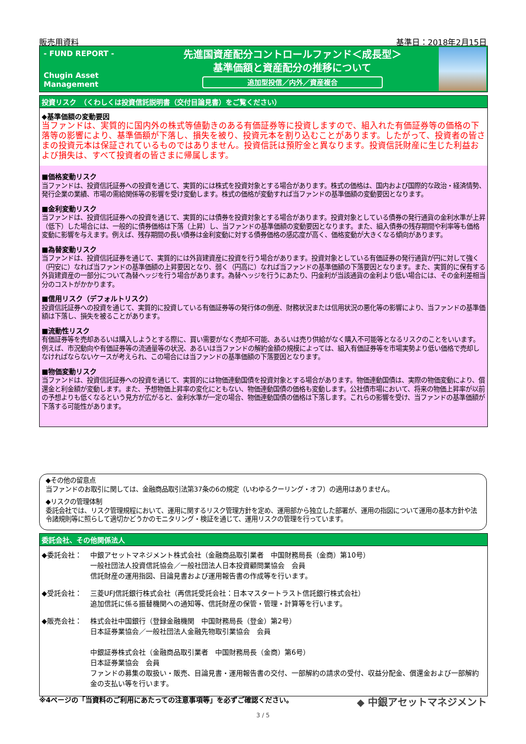販売用資料 基準日：2018年2月15日
- FUND REPORT -
Chugin Asset Management
先進国資産配分コントロールファンド＜成長型＞
基準価額と資産配分の推移について
追加型投信／内外／資産複合
投資リスク　（くわしくは投資信託説明書（交付目論見書）をご覧ください）
◆基準価額の変動要因
当ファンドは、実質的に国内外の株式等値動きのある有価証券等に投資しますので、組入れた有価証券等の価格の下落等の影響により、基準価額が下落し、損失を被り、投資元本を割り込むことがあります。したがって、投資者の皆さまの投資元本は保証されているものではありません。投資信託は預貯金と異なります。投資信託財産に生じた利益および損失は、すべて投資者の皆さまに帰属します。
■価格変動リスク
当ファンドは、投資信託証券への投資を通じて、実質的には株式を投資対象とする場合があります。株式の価格は、国内および国際的な政治・経済情勢、発行企業の業績、市場の需給関係等の影響を受け変動します。株式の価格が変動すれば当ファンドの基準価額の変動要因となります。
■金利変動リスク
当ファンドは、投資信託証券への投資を通じて、実質的には債券を投資対象とする場合があります。投資対象としている債券の発行通貨の金利水準が上昇（低下）した場合には、一般的に債券価格は下落（上昇）し、当ファンドの基準価額の変動要因となります。また、組入債券の残存期間や利率等も価格変動に影響を与えます。例えば、残存期間の長い債券は金利変動に対する債券価格の感応度が高く、価格変動が大きくなる傾向があります。
■為替変動リスク
当ファンドは、投資信託証券を通じて、実質的には外貨建資産に投資を行う場合があります。投資対象としている有価証券の発行通貨が円に対して強く（円安に）なれば当ファンドの基準価額の上昇要因となり、弱く（円高に）なれば当ファンドの基準価額の下落要因となります。また、実質的に保有する外貨建資産の一部分について為替ヘッジを行う場合があります。為替ヘッジを行うにあたり、円金利が当該通貨の金利より低い場合には、その金利差相当分のコストがかかります。
■信用リスク（デフォルトリスク）
投資信託証券への投資を通じて、実質的に投資している有価証券等の発行体の倒産、財務状況または信用状況の悪化等の影響により、当ファンドの基準価額は下落し、損失を被ることがあります。
■流動性リスク
有価証券等を売却あるいは購入しようとする際に、買い需要がなく売却不可能、あるいは売り供給がなく購入不可能等となるリスクのことをいいます。例えば、市況動向や有価証券等の流通量等の状況、あるいは当ファンドの解約金額の規模によっては、組入有価証券等を市場実勢より低い価格で売却しなければならないケースが考えられ、この場合には当ファンドの基準価額の下落要因となります。
■物価変動リスク
当ファンドは、投資信託証券への投資を通じて、実質的には物価連動国債を投資対象とする場合があります。物価連動国債は、実際の物価変動により、償還金と利金額が変動します。また、予想物価上昇率の変化にともない、物価連動国債の価格も変動します。公社債市場において、将来の物価上昇率が以前の予想よりも低くなるという見方が広がると、金利水準が一定の場合、物価連動国債の価格は下落します。これらの影響を受け、当ファンドの基準価額が下落する可能性があります。
◆その他の留意点
当ファンドのお取引に関しては、金融商品取引法第37条の6の規定（いわゆるクーリング・オフ）の適用はありません。
◆リスクの管理体制
委託会社では、リスク管理規程において、運用に関するリスク管理方針を定め、運用部から独立した部署が、運用の指図について運用の基本方針や法令諸規則等に照らして適切かどうかのモニタリング・検証を通じて、運用リスクの管理を行っています。
委託会社、その他関係法人
◆委託会社： 中銀アセットマネジメント株式会社（金融商品取引業者　中国財務局長（金商）第10号）
一般社団法人投資信託協会／一般社団法人日本投資顧問業協会　会員
信託財産の運用指図、目論見書および運用報告書の作成等を行います。
◆受託会社： 三菱UFJ信託銀行株式会社（再信託受託会社：日本マスタートラスト信託銀行株式会社）
追加信託に係る振替機関への通知等、信託財産の保管・管理・計算等を行います。
◆販売会社： 株式会社中国銀行（登録金融機関　中国財務局長（登金）第2号）
日本証券業協会／一般社団法人金融先物取引業協会　会員
中銀証券株式会社（金融商品取引業者　中国財務局長（金商）第6号）
日本証券業協会　会員
ファンドの募集の取扱い・販売、目論見書・運用報告書の交付、一部解約の請求の受付、収益分配金、償還金および一部解約金の支払い等を行います。
※4ページの「当資料のご利用にあたっての注意事項等」を必ずご確認ください。 ◆ 中銀アセットマネジメント
3 / 5